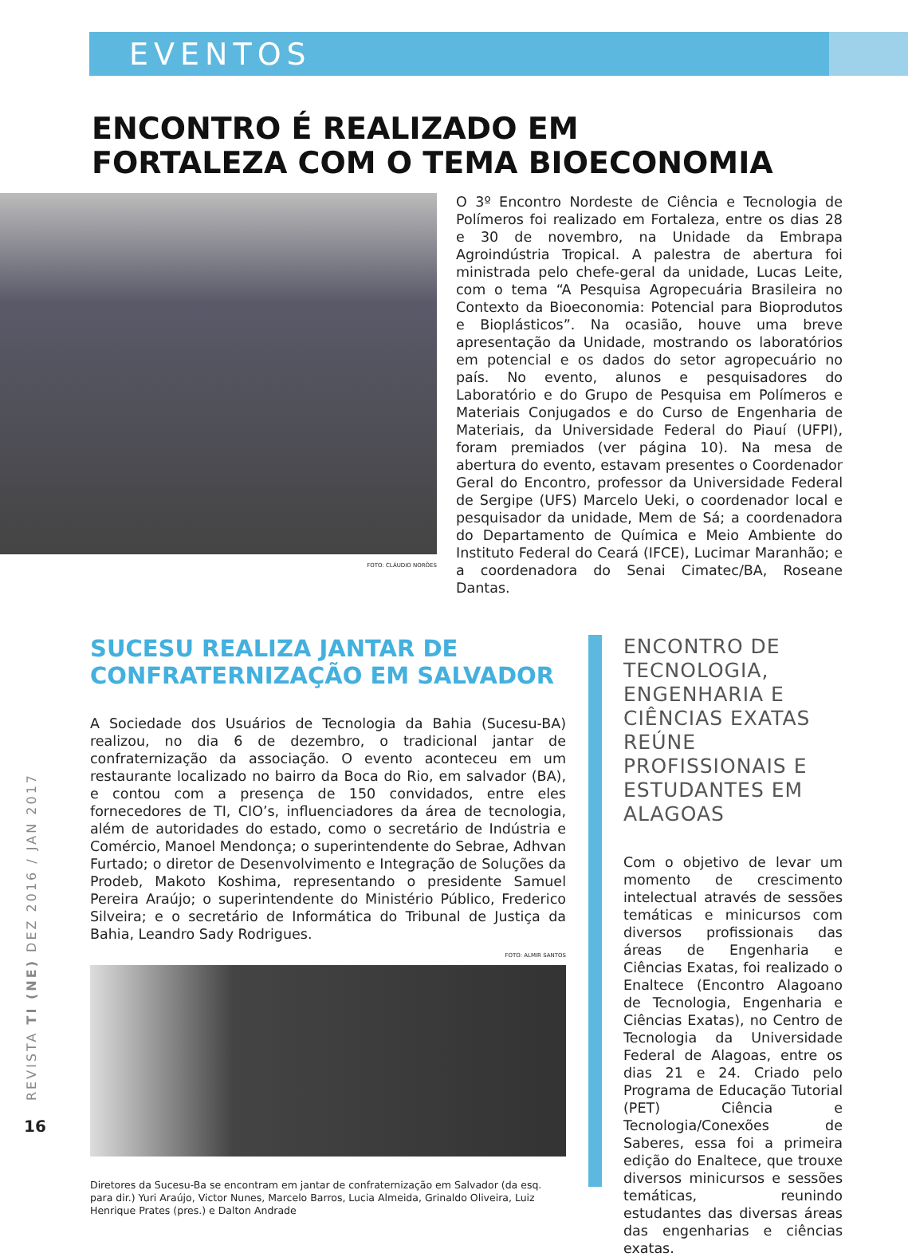EVENTOS
ENCONTRO É REALIZADO EM
FORTALEZA COM O TEMA BIOECONOMIA
FOTO: CLÁUDIO NORÕES
O 3º Encontro Nordeste de Ciência e Tecnologia de Polímeros foi realizado em Fortaleza, entre os dias 28 e 30 de novembro, na Unidade da Embrapa Agroindústria Tropical. A palestra de abertura foi ministrada pelo chefe-geral da unidade, Lucas Leite, com o tema “A Pesquisa Agropecuária Brasileira no Contexto da Bioeconomia: Potencial para Bioprodutos e Bioplásticos”. Na ocasião, houve uma breve apresentação da Unidade, mostrando os laboratórios em potencial e os dados do setor agropecuário no país. No evento, alunos e pesquisadores do Laboratório e do Grupo de Pesquisa em Polímeros e Materiais Conjugados e do Curso de Engenharia de Materiais, da Universidade Federal do Piauí (UFPI), foram premiados (ver página 10). Na mesa de abertura do evento, estavam presentes o Coordenador Geral do Encontro, professor da Universidade Federal de Sergipe (UFS) Marcelo Ueki, o coordenador local e pesquisador da unidade, Mem de Sá; a coordenadora do Departamento de Química e Meio Ambiente do Instituto Federal do Ceará (IFCE), Lucimar Maranhão; e a coordenadora do Senai Cimatec/BA, Roseane Dantas.
SUCESU REALIZA JANTAR DE
CONFRATERNIZAÇÃO EM SALVADOR
A Sociedade dos Usuários de Tecnologia da Bahia (Sucesu-BA) realizou, no dia 6 de dezembro, o tradicional jantar de confraternização da associação. O evento aconteceu em um restaurante localizado no bairro da Boca do Rio, em salvador (BA), e contou com a presença de 150 convidados, entre eles fornecedores de TI, CIO’s, influenciadores da área de tecnologia, além de autoridades do estado, como o secretário de Indústria e Comércio, Manoel Mendonça; o superintendente do Sebrae, Adhvan Furtado; o diretor de Desenvolvimento e Integração de Soluções da Prodeb, Makoto Koshima, representando o presidente Samuel Pereira Araújo; o superintendente do Ministério Público, Frederico Silveira; e o secretário de Informática do Tribunal de Justiça da Bahia, Leandro Sady Rodrigues.
FOTO: ALMIR SANTOS
Diretores da Sucesu-Ba se encontram em jantar de confraternização em Salvador (da esq. para dir.) Yuri Araújo, Victor Nunes, Marcelo Barros, Lucia Almeida, Grinaldo Oliveira, Luiz Henrique Prates (pres.) e Dalton Andrade
ENCONTRO DE TECNOLOGIA, ENGENHARIA E CIÊNCIAS EXATAS REÚNE PROFISSIONAIS E ESTUDANTES EM ALAGOAS
Com o objetivo de levar um momento de crescimento intelectual através de sessões temáticas e minicursos com diversos profissionais das áreas de Engenharia e Ciências Exatas, foi realizado o Enaltece (Encontro Alagoano de Tecnologia, Engenharia e Ciências Exatas), no Centro de Tecnologia da Universidade Federal de Alagoas, entre os dias 21 e 24. Criado pelo Programa de Educação Tutorial (PET) Ciência e Tecnologia/Conexões de Saberes, essa foi a primeira edição do Enaltece, que trouxe diversos minicursos e sessões temáticas, reunindo estudantes das diversas áreas das engenharias e ciências exatas.
REVISTA TI (NE) DEZ 2016 / JAN 2017
16